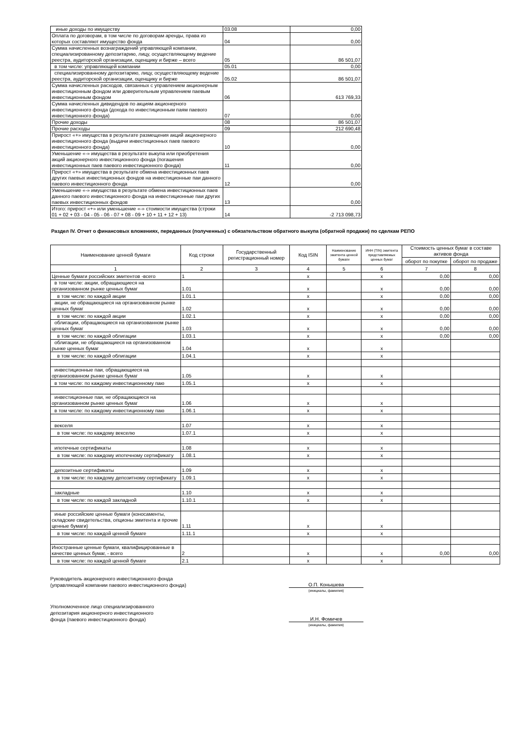| иные доходы по имуществу | 03.08 | 0,00 |
| Оплата по договорам, в том числе по договорам аренды, права из которых составляют имущество фонда | 04 | 0,00 |
| Сумма начисленных вознаграждений управляющей компании, специализированному депозитарию, лицу, осуществляющему ведение реестра, аудиторской организации, оценщику и бирже – всего | 05 | 86 501,07 |
| в том числе: управляющей компании | 05.01 | 0,00 |
| специализированному депозитарию, лицу, осуществляющему ведение реестра, аудиторской организации, оценщику и бирже | 05.02 | 86 501,07 |
| Сумма начисленных расходов, связанных с управлением акционерным инвестиционным фондом или доверительным управлением паевым инвестиционным фондом | 06 | 613 769,33 |
| Сумма начисленных дивидендов по акциям акционерного инвестиционного фонда (дохода по инвестиционным паям паевого инвестиционного фонда) | 07 | 0,00 |
| Прочие доходы | 08 | 86 501,07 |
| Прочие расходы | 09 | 212 690,48 |
| Прирост «+» имущества в результате размещения акций акционерного инвестиционного фонда (выдачи инвестиционных паев паевого инвестиционного фонда) | 10 | 0,00 |
| Уменьшение «-» имущества в результате выкупа или приобретения акций акционерного инвестиционного фонда (погашения инвестиционных паев паевого инвестиционного фонда) | 11 | 0,00 |
| Прирост «+» имущества в результате обмена инвестиционных паев других паевых инвестиционных фондов на инвестиционные паи данного паевого инвестиционного фонда | 12 | 0,00 |
| Уменьшение «-» имущества в результате обмена инвестиционных паев данного паевого инвестиционного фонда на инвестиционные паи других паевых инвестиционных фондов | 13 | 0,00 |
| Итого: прирост «+» или уменьшение «-» стоимости имущества (строки 01 + 02 + 03 - 04 - 05 - 06 - 07 + 08 - 09 + 10 + 11 + 12 + 13) | 14 | -2 713 098,73 |
Раздел IV. Отчет о финансовых вложениях, переданных (полученных) с обязательством обратного выкупа (обратной продажи) по сделкам РЕПО
| Наименование ценной бумаги | Код строки | Государственный регистрационный номер | Код ISIN | Наименование эмитента ценной бумаги | ИНН (TIN) эмитента представляемых ценных бумаг | Стоимость ценных бумаг в составе активов фонда | |
| --- | --- | --- | --- | --- | --- | --- | --- |
| | | | | | | оборот по покупке | оборот по продаже |
| 1 | 2 | 3 | 4 | 5 | 6 | 7 | 8 |
| Ценные бумаги российских эмитентов -всего | 1 | | x | | x | 0,00 | 0,00 |
| в том числе: акции, обращающиеся на организованном рынке ценных бумаг | 1.01 | | x | | x | 0,00 | 0,00 |
| в том числе: по каждой акции | 1.01.1 | | x | | x | 0,00 | 0,00 |
| акции, не обращающиеся на организованном рынке ценных бумаг | 1.02 | | x | | x | 0,00 | 0,00 |
| в том числе: по каждой акции | 1.02.1 | | x | | x | 0,00 | 0,00 |
| облигации, обращающиеся на организованном рынке ценных бумаг | 1.03 | | x | | x | 0,00 | 0,00 |
| в том числе: по каждой облигации | 1.03.1 | | x | | x | 0,00 | 0,00 |
| облигации, не обращающиеся на организованном рынке ценных бумаг | 1.04 | | x | | x | | |
| в том числе: по каждой облигации | 1.04.1 | | x | | x | | |
| инвестиционные паи, обращающиеся на организованном рынке ценных бумаг | 1.05 | | x | | x | | |
| в том числе: по каждому инвестиционному паю | 1.05.1 | | x | | x | | |
| инвестиционные паи, не обращающиеся на организованном рынке ценных бумаг | 1.06 | | x | | x | | |
| в том числе: по каждому инвестиционному паю | 1.06.1 | | x | | x | | |
| векселя | 1.07 | | x | | x | | |
| в том числе: по каждому векселю | 1.07.1 | | x | | x | | |
| ипотечные сертификаты | 1.08 | | x | | x | | |
| в том числе: по каждому ипотечному сертификату | 1.08.1 | | x | | x | | |
| депозитные сертификаты | 1.09 | | x | | x | | |
| в том числе: по каждому депозитному сертификату | 1.09.1 | | x | | x | | |
| закладные | 1.10 | | x | | x | | |
| в том числе: по каждой закладной | 1.10.1 | | x | | x | | |
| иные российские ценные бумаги (коносаменты, складские свидетельства, опционы эмитента и прочие ценные бумаги) | 1.11 | | x | | x | | |
| в том числе: по каждой ценной бумаге | 1.11.1 | | x | | x | | |
| Иностранные ценные бумаги, квалифицированные в качестве ценных бумаг, - всего | 2 | | x | | x | 0,00 | 0,00 |
| в том числе: по каждой ценной бумаге | 2.1 | | x | | x | | |
Руководитель акционерного инвестиционного фонда
(управляющей компании паевого инвестиционного фонда)
О.П. Конышева
(инициалы, фамилия)
Уполномоченное лицо специализированного
депозитария акционерного инвестиционного
фонда (паевого инвестиционного фонда)
И.Н. Фомичев
(инициалы, фамилия)